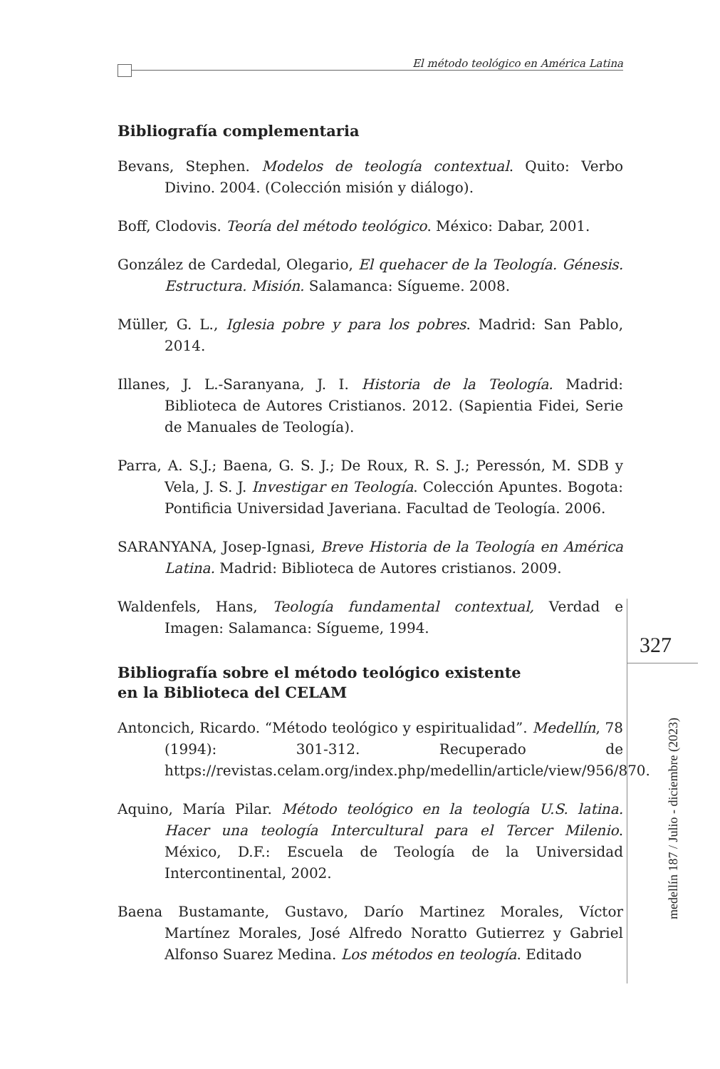El método teológico en América Latina
Bibliografía complementaria
Bevans, Stephen. Modelos de teología contextual. Quito: Verbo Divino. 2004. (Colección misión y diálogo).
Boff, Clodovis. Teoría del método teológico. México: Dabar, 2001.
González de Cardedal, Olegario, El quehacer de la Teología. Génesis. Estructura. Misión. Salamanca: Sígueme. 2008.
Müller, G. L., Iglesia pobre y para los pobres. Madrid: San Pablo, 2014.
Illanes, J. L.-Saranyana, J. I. Historia de la Teología. Madrid: Biblioteca de Autores Cristianos. 2012. (Sapientia Fidei, Serie de Manuales de Teología).
Parra, A. S.J.; Baena, G. S. J.; De Roux, R. S. J.; Peressón, M. SDB y Vela, J. S. J. Investigar en Teología. Colección Apuntes. Bogota: Pontificia Universidad Javeriana. Facultad de Teología. 2006.
SARANYANA, Josep-Ignasi, Breve Historia de la Teología en América Latina. Madrid: Biblioteca de Autores cristianos. 2009.
Waldenfels, Hans, Teología fundamental contextual, Verdad e Imagen: Salamanca: Sígueme, 1994.
Bibliografía sobre el método teológico existente
en la Biblioteca del CELAM
Antoncich, Ricardo. “Método teológico y espiritualidad”. Medellín, 78 (1994): 301-312. Recuperado de https://revistas.celam.org/index.php/medellin/article/view/956/870.
Aquino, María Pilar. Método teológico en la teología U.S. latina. Hacer una teología Intercultural para el Tercer Milenio. México, D.F.: Escuela de Teología de la Universidad Intercontinental, 2002.
Baena Bustamante, Gustavo, Darío Martinez Morales, Víctor Martínez Morales, José Alfredo Noratto Gutierrez y Gabriel Alfonso Suarez Medina. Los métodos en teología. Editado
327
medellín 187 / Julio - diciembre (2023)